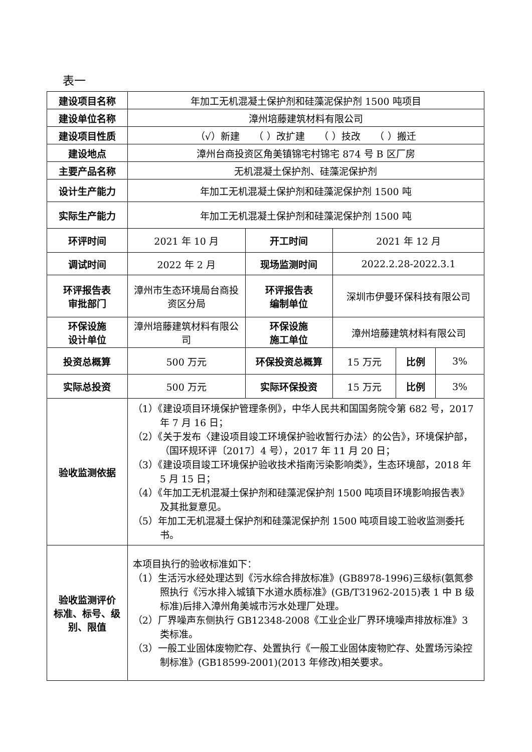表一
| 建设项目名称 | 年加工无机混凝土保护剂和硅藻泥保护剂 1500 吨项目 | | | | |
| 建设单位名称 | 漳州培藤建筑材料有限公司 | | | | |
| 建设项目性质 | （√）新建 （ ）改扩建 （ ）技改 （ ）搬迁 | | | | |
| 建设地点 | 漳州台商投资区角美镇锦宅村锦宅 874 号 B 区厂房 | | | | |
| 主要产品名称 | 无机混凝土保护剂、硅藻泥保护剂 | | | | |
| 设计生产能力 | 年加工无机混凝土保护剂和硅藻泥保护剂 1500 吨 | | | | |
| 实际生产能力 | 年加工无机混凝土保护剂和硅藻泥保护剂 1500 吨 | | | | |
| 环评时间 | 2021 年 10 月 | 开工时间 | 2021 年 12 月 | | |
| 调试时间 | 2022 年 2 月 | 现场监测时间 | 2022.2.28-2022.3.1 | | |
| 环评报告表 审批部门 | 漳州市生态环境局台商投资区分局 | 环评报告表 编制单位 | 深圳市伊曼环保科技有限公司 | | |
| 环保设施 设计单位 | 漳州培藤建筑材料有限公司 | 环保设施 施工单位 | 漳州培藤建筑材料有限公司 | | |
| 投资总概算 | 500 万元 | 环保投资总概算 | 15 万元 | 比例 | 3% |
| 实际总投资 | 500 万元 | 实际环保投资 | 15 万元 | 比例 | 3% |
| 验收监测依据 | （1）《建设项目环境保护管理条例》，中华人民共和国国务院令第 682 号，2017 年 7 月 16 日； （2）《关于发布〈建设项目竣工环境保护验收暂行办法〉的公告》，环境保护部，（国环规环评〔2017〕4 号），2017 年 11 月 20 日； （3）《建设项目竣工环境保护验收技术指南污染影响类》，生态环境部，2018 年 5 月 15 日； （4）《年加工无机混凝土保护剂和硅藻泥保护剂 1500 吨项目环境影响报告表》及其批复意见。 （5）年加工无机混凝土保护剂和硅藻泥保护剂 1500 吨项目竣工验收监测委托书。 | | | | |
| 验收监测评价 标准、标号、级 别、限值 | 本项目执行的验收标准如下： （1）生活污水经处理达到《污水综合排放标准》(GB8978-1996)三级标(氨氮参照执行《污水排入城镇下水道水质标准》(GB/T31962-2015)表 1 中 B 级标准)后排入漳州角美城市污水处理厂处理。 （2）厂界噪声东侧执行 GB12348-2008《工业企业厂界环境噪声排放标准》3 类标准。 （3）一般工业固体废物贮存、处置执行《一般工业固体废物贮存、处置场污染控制标准》(GB18599-2001)(2013 年修改)相关要求。 | | | | |